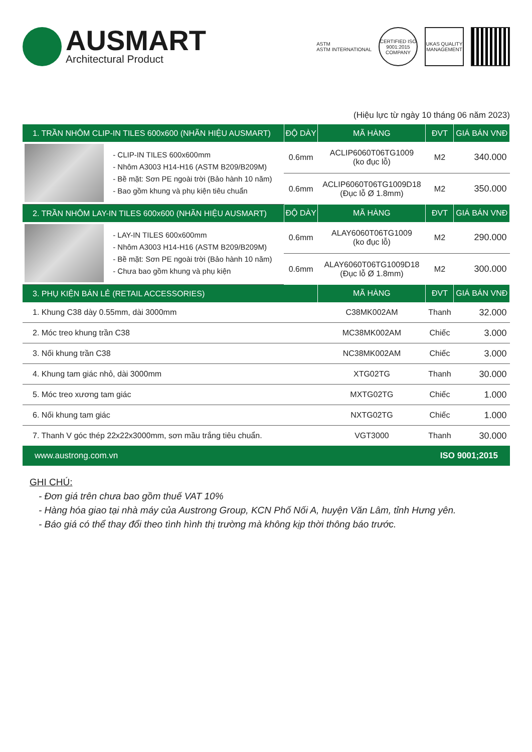AUSMART
Architectural Product
ASTM
ASTM INTERNATIONAL
CERTIFIED ISO 9001:2015 COMPANY
UKAS QUALITY MANAGEMENT
(Hiệu lực từ ngày 10 tháng 06 năm 2023)
| 1. TRẦN NHÔM CLIP-IN TILES 600x600 (NHÃN HIỆU AUSMART) | | ĐỘ DÀY | MÃ HÀNG | ĐVT | GIÁ BÁN VNĐ |
| --- | --- | --- | --- | --- | --- |
| | - CLIP-IN TILES 600x600mm - Nhôm A3003 H14-H16 (ASTM B209/B209M) - Bề mặt: Sơn PE ngoài trời (Bảo hành 10 năm) - Bao gồm khung và phụ kiện tiêu chuẩn | 0.6mm | ACLIP6060T06TG1009 (ko đục lỗ) | M2 | 340.000 |
| | | 0.6mm | ACLIP6060T06TG1009D18 (Đục lỗ Ø 1.8mm) | M2 | 350.000 |
| 2. TRẦN NHÔM LAY-IN TILES 600x600 (NHÃN HIỆU AUSMART) | | ĐỘ DÀY | MÃ HÀNG | ĐVT | GIÁ BÁN VNĐ |
| | - LAY-IN TILES 600x600mm - Nhôm A3003 H14-H16 (ASTM B209/B209M) - Bề mặt: Sơn PE ngoài trời (Bảo hành 10 năm) - Chưa bao gồm khung và phụ kiện | 0.6mm | ALAY6060T06TG1009 (ko đục lỗ) | M2 | 290.000 |
| | | 0.6mm | ALAY6060T06TG1009D18 (Đục lỗ Ø 1.8mm) | M2 | 300.000 |
| 3. PHỤ KIỆN BÁN LẺ (RETAIL ACCESSORIES) | | | MÃ HÀNG | ĐVT | GIÁ BÁN VNĐ |
| 1. Khung C38 dày 0.55mm, dài 3000mm | | | C38MK002AM | Thanh | 32.000 |
| 2. Móc treo khung trần C38 | | | MC38MK002AM | Chiếc | 3.000 |
| 3. Nối khung trần C38 | | | NC38MK002AM | Chiếc | 3.000 |
| 4. Khung tam giác nhỏ, dài 3000mm | | | XTG02TG | Thanh | 30.000 |
| 5. Móc treo xương tam giác | | | MXTG02TG | Chiếc | 1.000 |
| 6. Nối khung tam giác | | | NXTG02TG | Chiếc | 1.000 |
| 7. Thanh V góc thép 22x22x3000mm, sơn mầu trắng tiêu chuẩn. | | | VGT3000 | Thanh | 30.000 |
www.austrong.com.vn ISO 9001;2015
GHI CHÚ:
- Đơn giá trên chưa bao gồm thuế VAT 10%
- Hàng hóa giao tại nhà máy của Austrong Group, KCN Phố Nối A, huyện Văn Lâm, tỉnh Hưng yên.
- Báo giá có thể thay đổi theo tình hình thị trường mà không kịp thời thông báo trước.